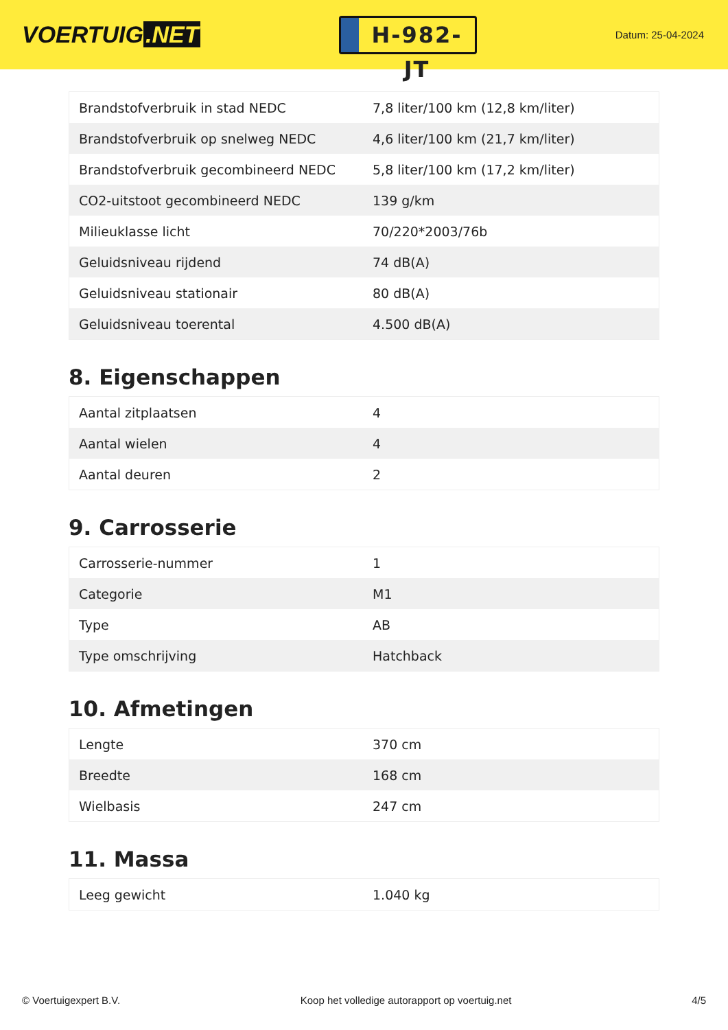VOERTUIG.NET
H-982-JT
Datum: 25-04-2024
| Brandstofverbruik in stad NEDC | 7,8 liter/100 km (12,8 km/liter) |
| Brandstofverbruik op snelweg NEDC | 4,6 liter/100 km (21,7 km/liter) |
| Brandstofverbruik gecombineerd NEDC | 5,8 liter/100 km (17,2 km/liter) |
| CO2-uitstoot gecombineerd NEDC | 139 g/km |
| Milieuklasse licht | 70/220*2003/76b |
| Geluidsniveau rijdend | 74 dB(A) |
| Geluidsniveau stationair | 80 dB(A) |
| Geluidsniveau toerental | 4.500 dB(A) |
8. Eigenschappen
| Aantal zitplaatsen | 4 |
| Aantal wielen | 4 |
| Aantal deuren | 2 |
9. Carrosserie
| Carrosserie-nummer | 1 |
| Categorie | M1 |
| Type | AB |
| Type omschrijving | Hatchback |
10. Afmetingen
| Lengte | 370 cm |
| Breedte | 168 cm |
| Wielbasis | 247 cm |
11. Massa
| Leeg gewicht | 1.040 kg |
© Voertuigexpert B.V. Koop het volledige autorapport op voertuig.net 4/5